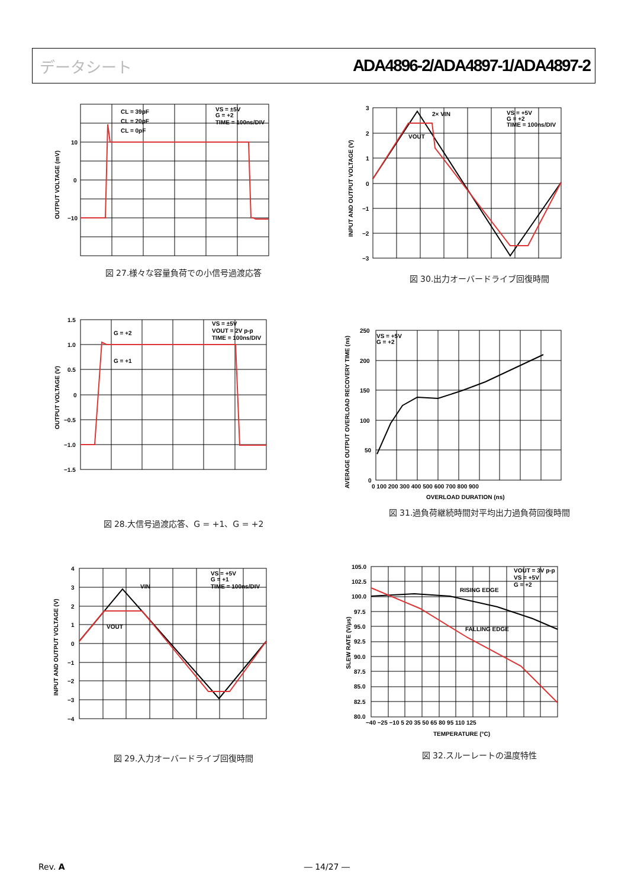データシート ADA4896-2/ADA4897-1/ADA4897-2
10
0
−10
CL = 39pF
CL = 20pF
CL = 0pF
VS = ±5V
G = +2
TIME = 100ns/DIV
OUTPUT VOLTAGE (mV)
図 27.様々な容量負荷での小信号過渡応答
3
2
1
0
−1
−2
−3
2× VIN
VOUT
VS = +5V
G = +2
TIME = 100ns/DIV
INPUT AND OUTPUT VOLTAGE (V)
図 30.出力オーバードライブ回復時間
1.5
1.0
0.5
0
−0.5
−1.0
−1.5
G = +2
G = +1
VS = ±5V
VOUT = 2V p-p
TIME = 100ns/DIV
OUTPUT VOLTAGE (V)
図 28.大信号過渡応答、G = +1、G = +2
250
200
150
100
50
0
0 100 200 300 400 500 600 700 800 900
OVERLOAD DURATION (ns)
VS = +5V
G = +2
AVERAGE OUTPUT OVERLOAD RECOVERY TIME (ns)
図 31.過負荷継続時間対平均出力過負荷回復時間
4
3
2
1
0
−1
−2
−3
−4
VIN
VOUT
VS = +5V
G = +1
TIME = 100ns/DIV
INPUT AND OUTPUT VOLTAGE (V)
図 29.入力オーバードライブ回復時間
105.0
102.5
100.0
97.5
95.0
92.5
90.0
87.5
85.0
82.5
80.0
−40 −25 −10 5 20 35 50 65 80 95 110 125
TEMPERATURE (°C)
RISING EDGE
FALLING EDGE
VOUT = 3V p-p
VS = +5V
G = +2
SLEW RATE (V/µs)
図 32.スルーレートの温度特性
Rev. A ― 14/27 ―